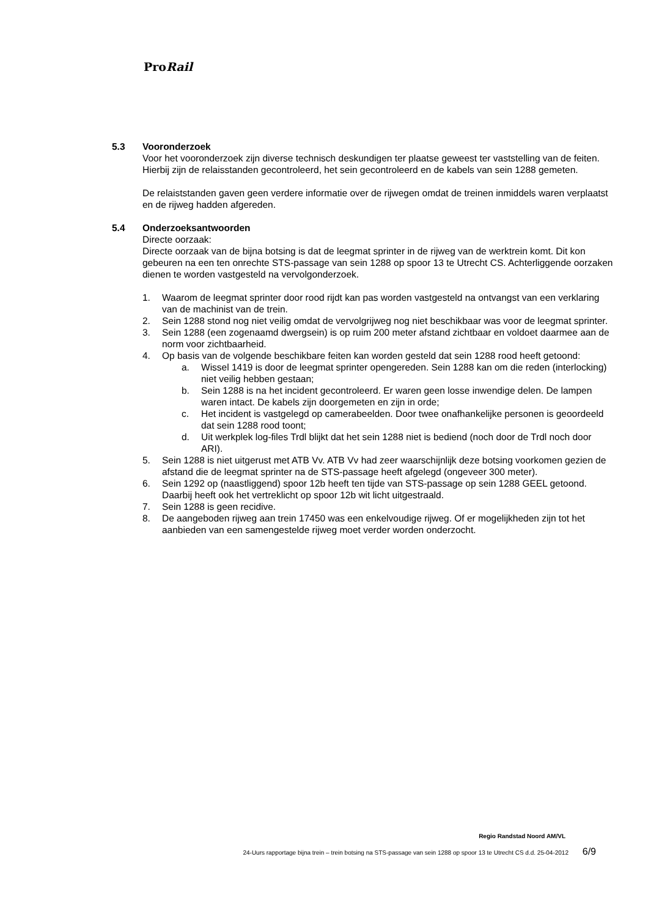ProRail
5.3 Vooronderzoek
Voor het vooronderzoek zijn diverse technisch deskundigen ter plaatse geweest ter vaststelling van de feiten. Hierbij zijn de relaisstanden gecontroleerd, het sein gecontroleerd en de kabels van sein 1288 gemeten.
De relaiststanden gaven geen verdere informatie over de rijwegen omdat de treinen inmiddels waren verplaatst en de rijweg hadden afgereden.
5.4 Onderzoeksantwoorden
Directe oorzaak:
Directe oorzaak van de bijna botsing is dat de leegmat sprinter in de rijweg van de werktrein komt. Dit kon gebeuren na een ten onrechte STS-passage van sein 1288 op spoor 13 te Utrecht CS. Achterliggende oorzaken dienen te worden vastgesteld na vervolgonderzoek.
1. Waarom de leegmat sprinter door rood rijdt kan pas worden vastgesteld na ontvangst van een verklaring van de machinist van de trein.
2. Sein 1288 stond nog niet veilig omdat de vervolgrijweg nog niet beschikbaar was voor de leegmat sprinter.
3. Sein 1288 (een zogenaamd dwergsein) is op ruim 200 meter afstand zichtbaar en voldoet daarmee aan de norm voor zichtbaarheid.
4. Op basis van de volgende beschikbare feiten kan worden gesteld dat sein 1288 rood heeft getoond:
a. Wissel 1419 is door de leegmat sprinter opengereden. Sein 1288 kan om die reden (interlocking) niet veilig hebben gestaan;
b. Sein 1288 is na het incident gecontroleerd. Er waren geen losse inwendige delen. De lampen waren intact. De kabels zijn doorgemeten en zijn in orde;
c. Het incident is vastgelegd op camerabeelden. Door twee onafhankelijke personen is geoordeeld dat sein 1288 rood toont;
d. Uit werkplek log-files Trdl blijkt dat het sein 1288 niet is bediend (noch door de Trdl noch door ARI).
5. Sein 1288 is niet uitgerust met ATB Vv. ATB Vv had zeer waarschijnlijk deze botsing voorkomen gezien de afstand die de leegmat sprinter na de STS-passage heeft afgelegd (ongeveer 300 meter).
6. Sein 1292 op (naastliggend) spoor 12b heeft ten tijde van STS-passage op sein 1288 GEEL getoond. Daarbij heeft ook het vertreklicht op spoor 12b wit licht uitgestraald.
7. Sein 1288 is geen recidive.
8. De aangeboden rijweg aan trein 17450 was een enkelvoudige rijweg. Of er mogelijkheden zijn tot het aanbieden van een samengestelde rijweg moet verder worden onderzocht.
Regio Randstad Noord AM/VL
24-Uurs rapportage bijna trein – trein botsing na STS-passage van sein 1288 op spoor 13 te Utrecht CS d.d. 25-04-2012 6/9